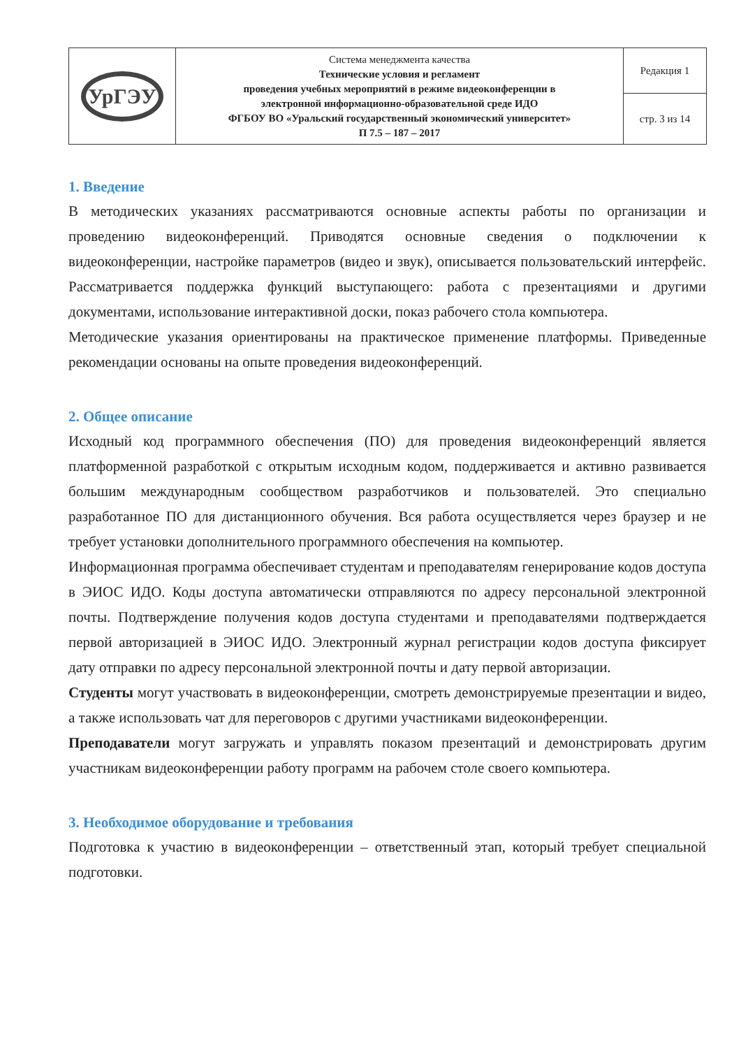| УрГЭУ | Система менеджмента качества Технические условия и регламент проведения учебных мероприятий в режиме видеоконференции в электронной информационно-образовательной среде ИДО ФГБОУ ВО «Уральский государственный экономический университет» П 7.5 – 187 – 2017 | Редакция 1 |
| | | стр. 3 из 14 |
1. Введение
В методических указаниях рассматриваются основные аспекты работы по организации и проведению видеоконференций. Приводятся основные сведения о подключении к видеоконференции, настройке параметров (видео и звук), описывается пользовательский интерфейс. Рассматривается поддержка функций выступающего: работа с презентациями и другими документами, использование интерактивной доски, показ рабочего стола компьютера.
Методические указания ориентированы на практическое применение платформы. Приведенные рекомендации основаны на опыте проведения видеоконференций.
2. Общее описание
Исходный код программного обеспечения (ПО) для проведения видеоконференций является платформенной разработкой с открытым исходным кодом, поддерживается и активно развивается большим международным сообществом разработчиков и пользователей. Это специально разработанное ПО для дистанционного обучения. Вся работа осуществляется через браузер и не требует установки дополнительного программного обеспечения на компьютер.
Информационная программа обеспечивает студентам и преподавателям генерирование кодов доступа в ЭИОС ИДО. Коды доступа автоматически отправляются по адресу персональной электронной почты. Подтверждение получения кодов доступа студентами и преподавателями подтверждается первой авторизацией в ЭИОС ИДО. Электронный журнал регистрации кодов доступа фиксирует дату отправки по адресу персональной электронной почты и дату первой авторизации.
Студенты могут участвовать в видеоконференции, смотреть демонстрируемые презентации и видео, а также использовать чат для переговоров с другими участниками видеоконференции.
Преподаватели могут загружать и управлять показом презентаций и демонстрировать другим участникам видеоконференции работу программ на рабочем столе своего компьютера.
3. Необходимое оборудование и требования
Подготовка к участию в видеоконференции – ответственный этап, который требует специальной подготовки.